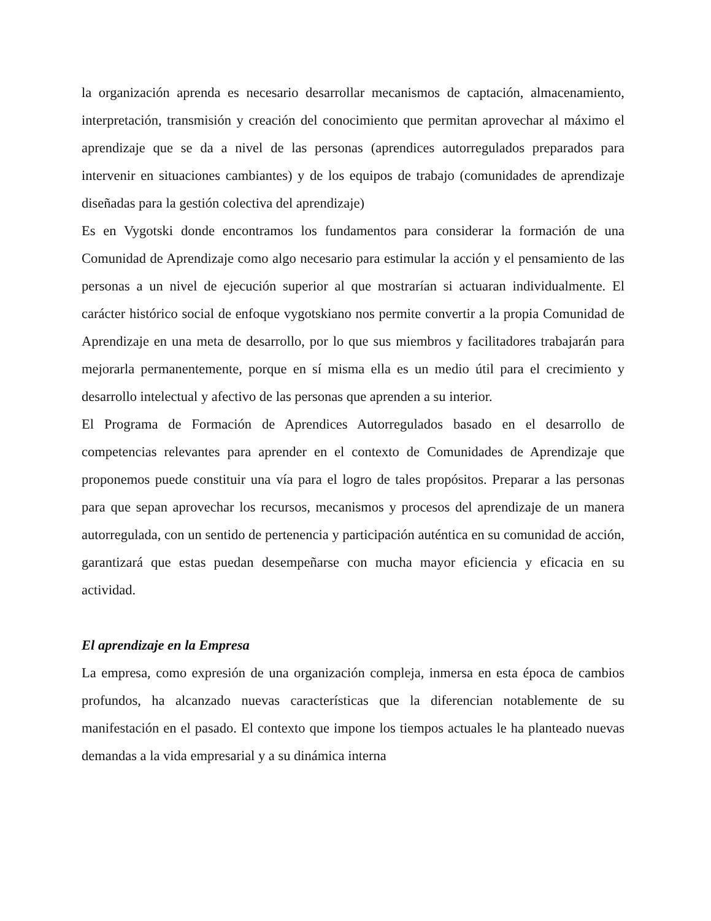la organización aprenda es necesario desarrollar mecanismos de captación, almacenamiento, interpretación, transmisión y creación del conocimiento que permitan aprovechar al máximo el aprendizaje que se da a nivel de las personas (aprendices autorregulados preparados para intervenir en situaciones cambiantes) y de los equipos de trabajo (comunidades de aprendizaje diseñadas para la gestión colectiva del aprendizaje)
Es en Vygotski donde encontramos los fundamentos para considerar la formación de una Comunidad de Aprendizaje como algo necesario para estimular la acción y el pensamiento de las personas a un nivel de ejecución superior al que mostrarían si actuaran individualmente. El carácter histórico social de enfoque vygotskiano nos permite convertir a la propia Comunidad de Aprendizaje en una meta de desarrollo, por lo que sus miembros y facilitadores trabajarán para mejorarla permanentemente, porque en sí misma ella es un medio útil para el crecimiento y desarrollo intelectual y afectivo de las personas que aprenden a su interior.
El Programa de Formación de Aprendices Autorregulados basado en el desarrollo de competencias relevantes para aprender en el contexto de Comunidades de Aprendizaje que proponemos puede constituir una vía para el logro de tales propósitos. Preparar a las personas para que sepan aprovechar los recursos, mecanismos y procesos del aprendizaje de un manera autorregulada, con un sentido de pertenencia y participación auténtica en su comunidad de acción, garantizará que estas puedan desempeñarse con mucha mayor eficiencia y eficacia en su actividad.
El aprendizaje en la Empresa
La empresa, como expresión de una organización compleja, inmersa en esta época de cambios profundos, ha alcanzado nuevas características que la diferencian notablemente de su manifestación en el pasado. El contexto que impone los tiempos actuales le ha planteado nuevas demandas a la vida empresarial y a su dinámica interna